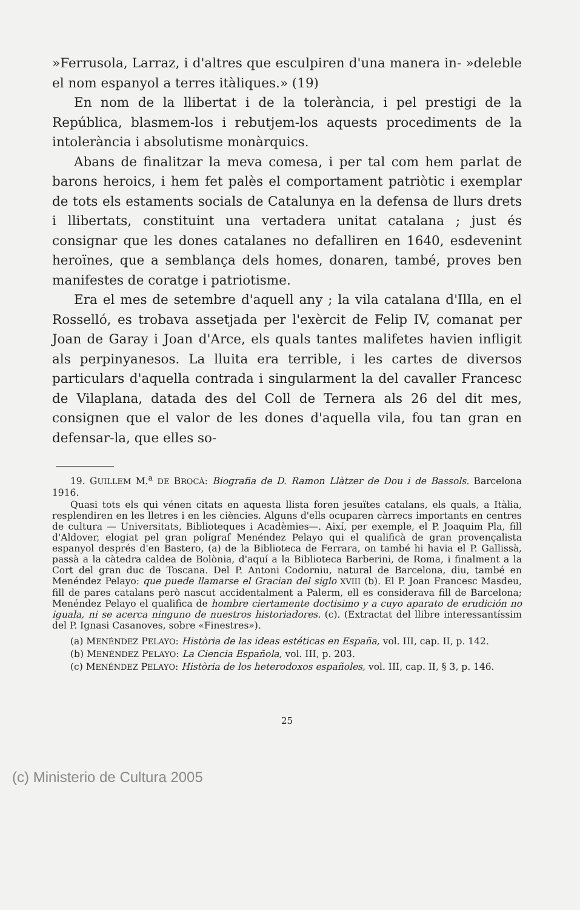»Ferrusola, Larraz, i d'altres que esculpiren d'una manera in- »deleble el nom espanyol a terres itàliques.» (19)
En nom de la llibertat i de la tolerància, i pel prestigi de la República, blasmem-los i rebutjem-los aquests procediments de la intolerància i absolutisme monàrquics.
Abans de finalitzar la meva comesa, i per tal com hem parlat de barons heroics, i hem fet palès el comportament patriòtic i exemplar de tots els estaments socials de Catalunya en la defensa de llurs drets i llibertats, constituint una vertadera unitat catalana ; just és consignar que les dones catalanes no defalliren en 1640, esdevenint heroïnes, que a semblança dels homes, donaren, també, proves ben manifestes de coratge i patriotisme.
Era el mes de setembre d'aquell any ; la vila catalana d'Illa, en el Rosselló, es trobava assetjada per l'exèrcit de Felip IV, comanat per Joan de Garay i Joan d'Arce, els quals tantes malifetes havien infligit als perpinyanesos. La lluita era terrible, i les cartes de diversos particulars d'aquella contrada i singularment la del cavaller Francesc de Vilaplana, datada des del Coll de Ternera als 26 del dit mes, consignen que el valor de les dones d'aquella vila, fou tan gran en defensar-la, que elles so-
19. GUILLEM M.<sup>a</sup> DE BROCÀ: Biografia de D. Ramon Llàtzer de Dou i de Bassols. Barcelona 1916.
Quasi tots els qui vénen citats en aquesta llista foren jesuïtes catalans, els quals, a Itàlia, resplendiren en les lletres i en les ciències. Alguns d'ells ocuparen càrrecs importants en centres de cultura — Universitats, Biblioteques i Acadèmies—. Així, per exemple, el P. Joaquim Pla, fill d'Aldover, elogiat pel gran polígraf Menéndez Pelayo qui el qualificà de gran provençalista espanyol després d'en Bastero, (a) de la Biblioteca de Ferrara, on també hi havia el P. Gallissà, passà a la càtedra caldea de Bolònia, d'aquí a la Biblioteca Barberini, de Roma, i finalment a la Cort del gran duc de Toscana. Del P. Antoni Codorniu, natural de Barcelona, diu, també en Menéndez Pelayo: que puede llamarse el Gracian del siglo XVIII (b). El P. Joan Francesc Masdeu, fill de pares catalans però nascut accidentalment a Palerm, ell es considerava fill de Barcelona; Menéndez Pelayo el qualifica de hombre ciertamente doctisimo y a cuyo aparato de erudición no iguala, ni se acerca ninguno de nuestros historiadores. (c). (Extractat del llibre interessantíssim del P. Ignasi Casanoves, sobre «Finestres»).
(a) MENÉNDEZ PELAYO: Història de las ideas estéticas en España, vol. III, cap. II, p. 142.
(b) MENÉNDEZ PELAYO: La Ciencia Española, vol. III, p. 203.
(c) MENÉNDEZ PELAYO: Història de los heterodoxos españoles, vol. III, cap. II, § 3, p. 146.
25
(c) Ministerio de Cultura 2005